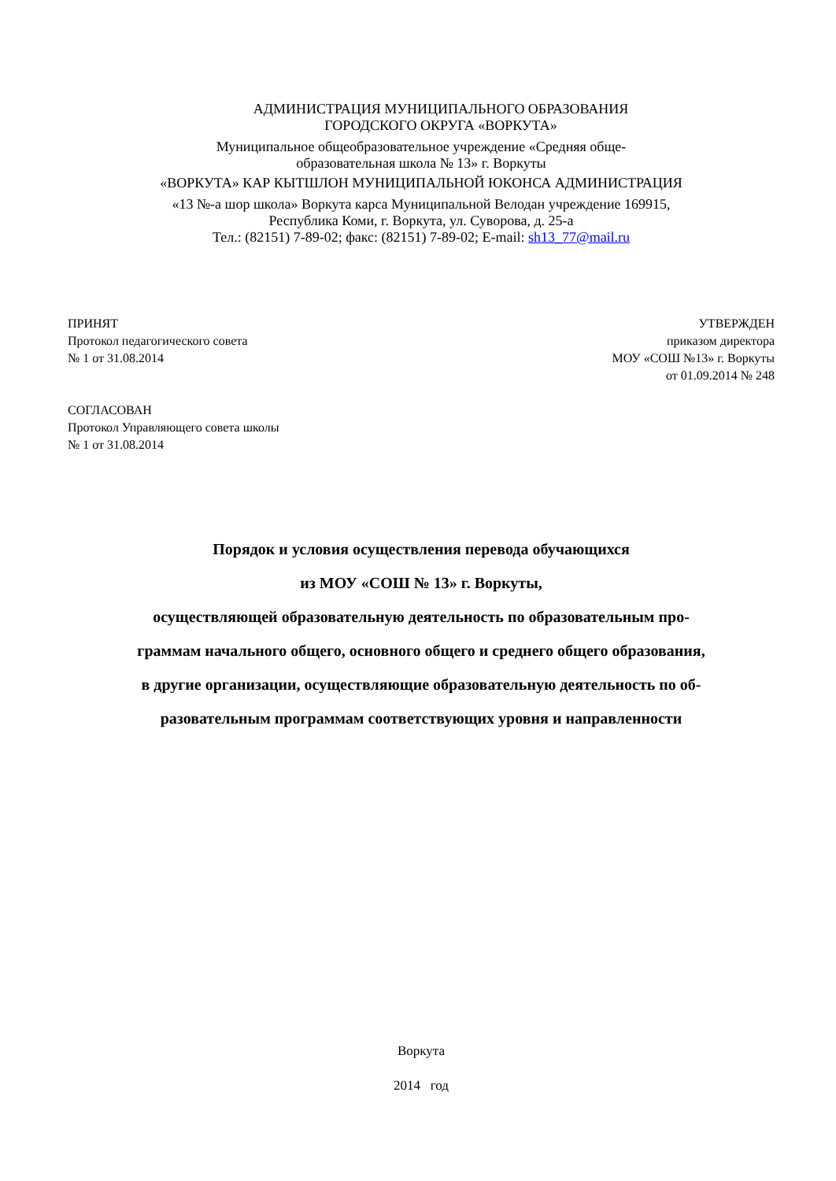АДМИНИСТРАЦИЯ МУНИЦИПАЛЬНОГО ОБРАЗОВАНИЯ
ГОРОДСКОГО ОКРУГА «ВОРКУТА»
Муниципальное общеобразовательное учреждение «Средняя обще-
образовательная школа № 13» г. Воркуты
«ВОРКУТА» КАР КЫТШЛОН МУНИЦИПАЛЬНОЙ ЮКОНСА АДМИНИСТРАЦИЯ
«13 №-а шор школа» Воркута карса Муниципальной Велодан учреждение 169915,
Республика Коми, г. Воркута, ул. Суворова, д. 25-а
Тел.: (82151) 7-89-02; факс: (82151) 7-89-02; E-mail: sh13_77@mail.ru
ПРИНЯТ
Протокол педагогического совета
№ 1 от 31.08.2014
УТВЕРЖДЕН
приказом директора
МОУ «СОШ №13» г. Воркуты
от 01.09.2014 № 248
СОГЛАСОВАН
Протокол Управляющего совета школы
№ 1 от 31.08.2014
Порядок и условия осуществления перевода обучающихся
из МОУ «СОШ № 13» г. Воркуты,
осуществляющей образовательную деятельность по образовательным про-
граммам начального общего, основного общего и среднего общего образования,
в другие организации, осуществляющие образовательную деятельность по об-
разовательным программам соответствующих уровня и направленности
Воркута
2014 год